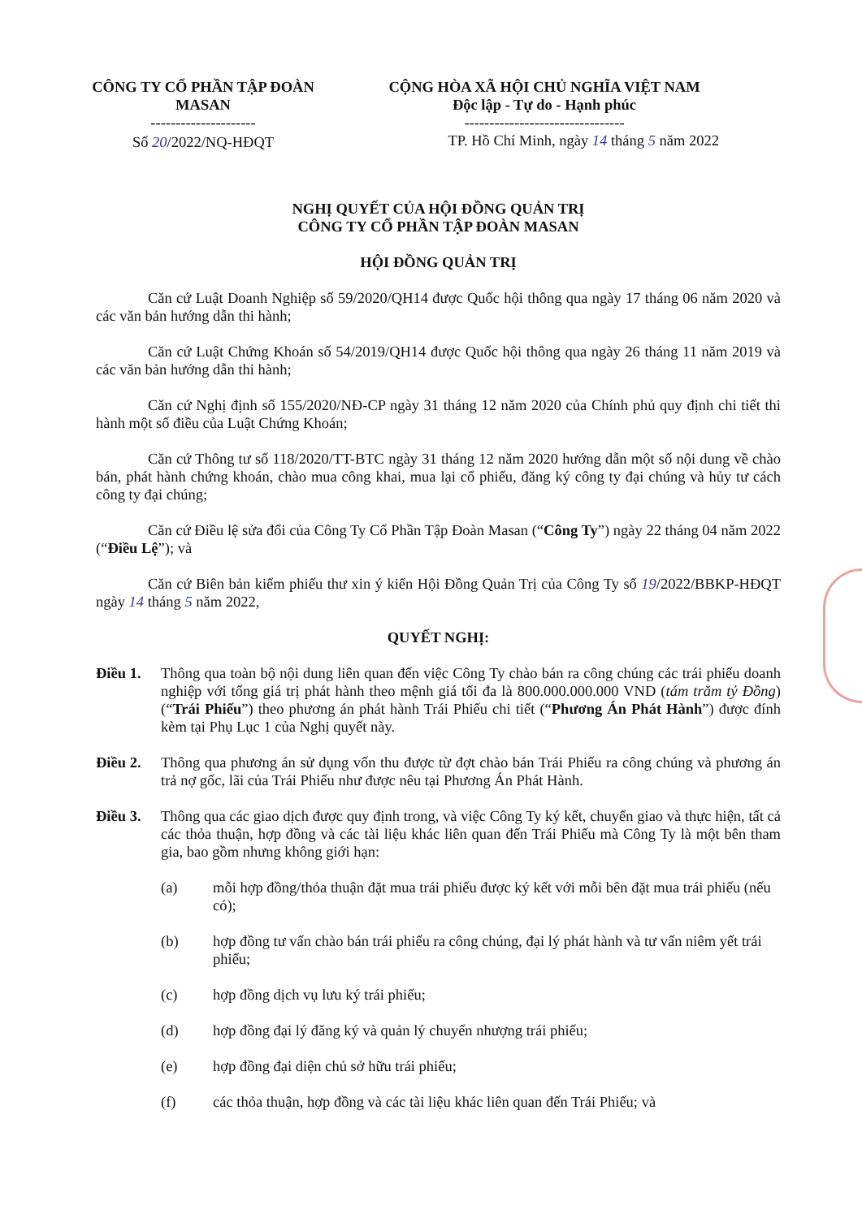CÔNG TY CỔ PHẦN TẬP ĐOÀN MASAN
---------------------
Số 20/2022/NQ-HĐQT
CỘNG HÒA XÃ HỘI CHỦ NGHĨA VIỆT NAM
Độc lập - Tự do - Hạnh phúc
--------------------------------
TP. Hồ Chí Minh, ngày 14 tháng 5 năm 2022
NGHỊ QUYẾT CỦA HỘI ĐỒNG QUẢN TRỊ
CÔNG TY CỔ PHẦN TẬP ĐOÀN MASAN
HỘI ĐỒNG QUẢN TRỊ
Căn cứ Luật Doanh Nghiệp số 59/2020/QH14 được Quốc hội thông qua ngày 17 tháng 06 năm 2020 và các văn bản hướng dẫn thi hành;
Căn cứ Luật Chứng Khoán số 54/2019/QH14 được Quốc hội thông qua ngày 26 tháng 11 năm 2019 và các văn bản hướng dẫn thi hành;
Căn cứ Nghị định số 155/2020/NĐ-CP ngày 31 tháng 12 năm 2020 của Chính phủ quy định chi tiết thi hành một số điều của Luật Chứng Khoán;
Căn cứ Thông tư số 118/2020/TT-BTC ngày 31 tháng 12 năm 2020 hướng dẫn một số nội dung về chào bán, phát hành chứng khoán, chào mua công khai, mua lại cổ phiếu, đăng ký công ty đại chúng và hủy tư cách công ty đại chúng;
Căn cứ Điều lệ sửa đổi của Công Ty Cổ Phần Tập Đoàn Masan (“Công Ty”) ngày 22 tháng 04 năm 2022 (“Điều Lệ”); và
Căn cứ Biên bản kiểm phiếu thư xin ý kiến Hội Đồng Quản Trị của Công Ty số 19/2022/BBKP-HĐQT ngày 14 tháng 5 năm 2022,
QUYẾT NGHỊ:
Điều 1. Thông qua toàn bộ nội dung liên quan đến việc Công Ty chào bán ra công chúng các trái phiếu doanh nghiệp với tổng giá trị phát hành theo mệnh giá tối đa là 800.000.000.000 VND (tám trăm tỷ Đồng) (“Trái Phiếu”) theo phương án phát hành Trái Phiếu chi tiết (“Phương Án Phát Hành”) được đính kèm tại Phụ Lục 1 của Nghị quyết này.
Điều 2. Thông qua phương án sử dụng vốn thu được từ đợt chào bán Trái Phiếu ra công chúng và phương án trả nợ gốc, lãi của Trái Phiếu như được nêu tại Phương Án Phát Hành.
Điều 3. Thông qua các giao dịch được quy định trong, và việc Công Ty ký kết, chuyển giao và thực hiện, tất cả các thỏa thuận, hợp đồng và các tài liệu khác liên quan đến Trái Phiếu mà Công Ty là một bên tham gia, bao gồm nhưng không giới hạn:
(a) mỗi hợp đồng/thỏa thuận đặt mua trái phiếu được ký kết với mỗi bên đặt mua trái phiếu (nếu có);
(b) hợp đồng tư vấn chào bán trái phiếu ra công chúng, đại lý phát hành và tư vấn niêm yết trái phiếu;
(c) hợp đồng dịch vụ lưu ký trái phiếu;
(d) hợp đồng đại lý đăng ký và quản lý chuyển nhượng trái phiếu;
(e) hợp đồng đại diện chủ sở hữu trái phiếu;
(f) các thỏa thuận, hợp đồng và các tài liệu khác liên quan đến Trái Phiếu; và